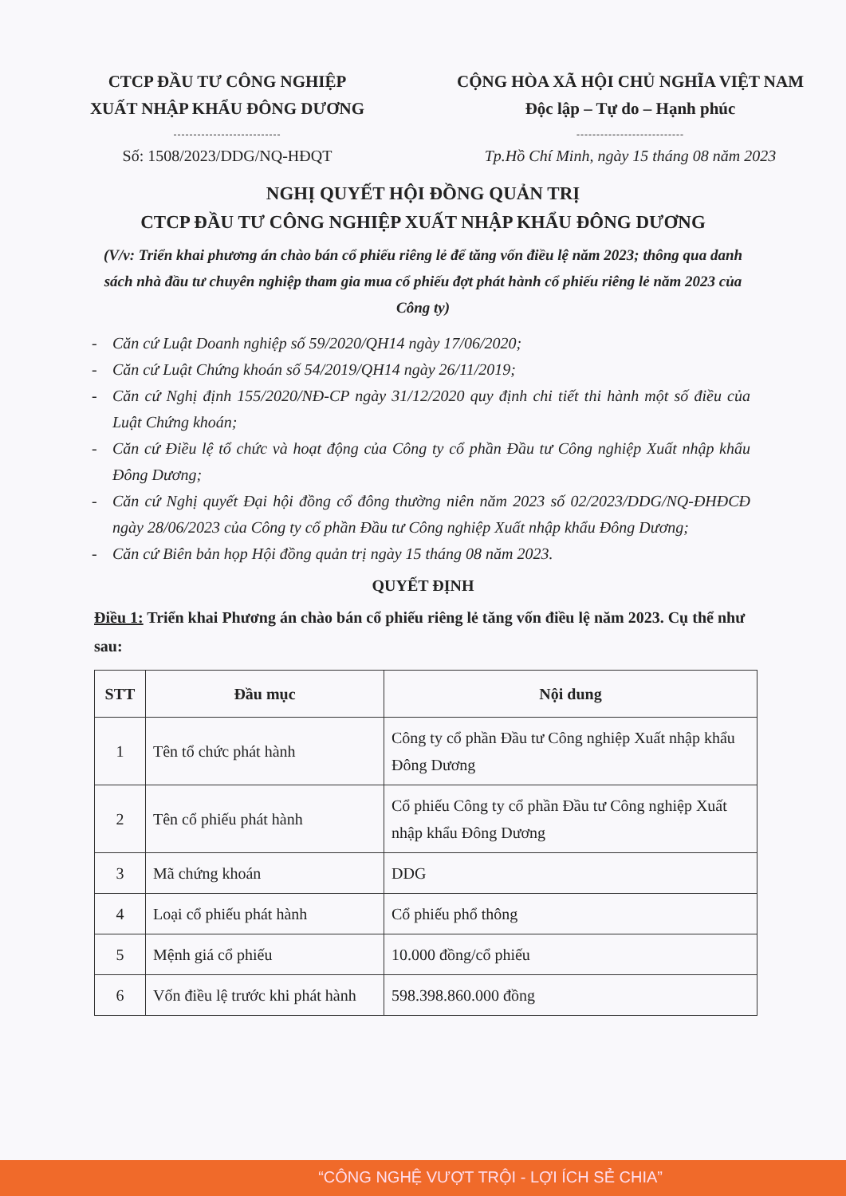CTCP ĐẦU TƯ CÔNG NGHIỆP
XUẤT NHẬP KHẨU ĐÔNG DƯƠNG
---------------------------
Số: 1508/2023/DDG/NQ-HĐQT
CỘNG HÒA XÃ HỘI CHỦ NGHĨA VIỆT NAM
Độc lập – Tự do – Hạnh phúc
---------------------------
Tp.Hồ Chí Minh, ngày 15 tháng 08 năm 2023
NGHỊ QUYẾT HỘI ĐỒNG QUẢN TRỊ
CTCP ĐẦU TƯ CÔNG NGHIỆP XUẤT NHẬP KHẨU ĐÔNG DƯƠNG
(V/v: Triển khai phương án chào bán cổ phiếu riêng lẻ để tăng vốn điều lệ năm 2023; thông qua danh sách nhà đầu tư chuyên nghiệp tham gia mua cổ phiếu đợt phát hành cổ phiếu riêng lẻ năm 2023 của Công ty)
- Căn cứ Luật Doanh nghiệp số 59/2020/QH14 ngày 17/06/2020;
- Căn cứ Luật Chứng khoán số 54/2019/QH14 ngày 26/11/2019;
- Căn cứ Nghị định 155/2020/NĐ-CP ngày 31/12/2020 quy định chi tiết thi hành một số điều của Luật Chứng khoán;
- Căn cứ Điều lệ tổ chức và hoạt động của Công ty cổ phần Đầu tư Công nghiệp Xuất nhập khẩu Đông Dương;
- Căn cứ Nghị quyết Đại hội đồng cổ đông thường niên năm 2023 số 02/2023/DDG/NQ-ĐHĐCĐ ngày 28/06/2023 của Công ty cổ phần Đầu tư Công nghiệp Xuất nhập khẩu Đông Dương;
- Căn cứ Biên bản họp Hội đồng quản trị ngày 15 tháng 08 năm 2023.
QUYẾT ĐỊNH
Điều 1: Triển khai Phương án chào bán cổ phiếu riêng lẻ tăng vốn điều lệ năm 2023. Cụ thể như sau:
| STT | Đầu mục | Nội dung |
| --- | --- | --- |
| 1 | Tên tổ chức phát hành | Công ty cổ phần Đầu tư Công nghiệp Xuất nhập khẩu Đông Dương |
| 2 | Tên cổ phiếu phát hành | Cổ phiếu Công ty cổ phần Đầu tư Công nghiệp Xuất nhập khẩu Đông Dương |
| 3 | Mã chứng khoán | DDG |
| 4 | Loại cổ phiếu phát hành | Cổ phiếu phổ thông |
| 5 | Mệnh giá cổ phiếu | 10.000 đồng/cổ phiếu |
| 6 | Vốn điều lệ trước khi phát hành | 598.398.860.000 đồng |
“CÔNG NGHỆ VƯỢT TRỘI - LỢI ÍCH SẺ CHIA”